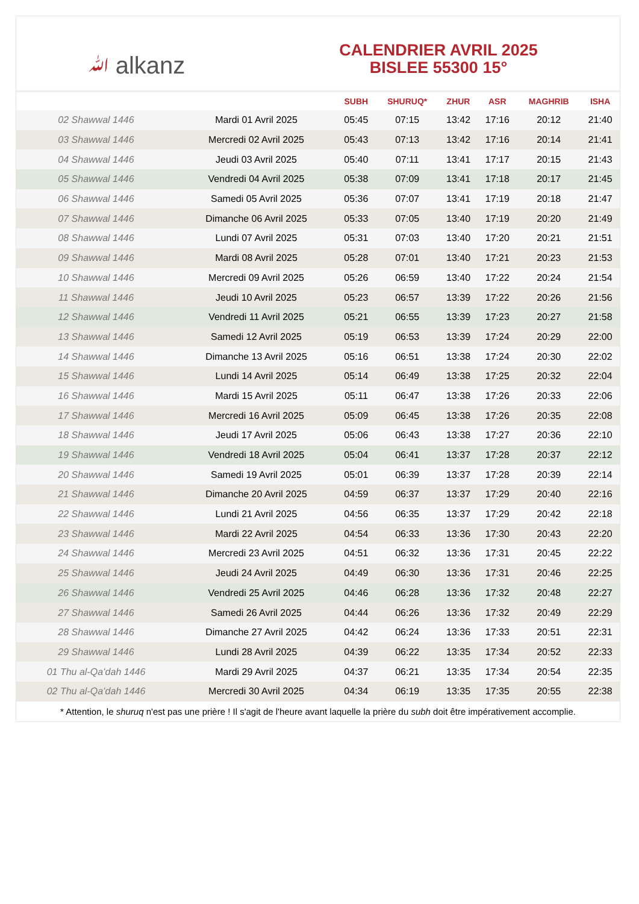ﷲ alkanz
CALENDRIER AVRIL 2025
BISLEE 55300 15°
| | | SUBH | SHURUQ* | ZHUR | ASR | MAGHRIB | ISHA |
| --- | --- | --- | --- | --- | --- | --- | --- |
| 02 Shawwal 1446 | Mardi 01 Avril 2025 | 05:45 | 07:15 | 13:42 | 17:16 | 20:12 | 21:40 |
| 03 Shawwal 1446 | Mercredi 02 Avril 2025 | 05:43 | 07:13 | 13:42 | 17:16 | 20:14 | 21:41 |
| 04 Shawwal 1446 | Jeudi 03 Avril 2025 | 05:40 | 07:11 | 13:41 | 17:17 | 20:15 | 21:43 |
| 05 Shawwal 1446 | Vendredi 04 Avril 2025 | 05:38 | 07:09 | 13:41 | 17:18 | 20:17 | 21:45 |
| 06 Shawwal 1446 | Samedi 05 Avril 2025 | 05:36 | 07:07 | 13:41 | 17:19 | 20:18 | 21:47 |
| 07 Shawwal 1446 | Dimanche 06 Avril 2025 | 05:33 | 07:05 | 13:40 | 17:19 | 20:20 | 21:49 |
| 08 Shawwal 1446 | Lundi 07 Avril 2025 | 05:31 | 07:03 | 13:40 | 17:20 | 20:21 | 21:51 |
| 09 Shawwal 1446 | Mardi 08 Avril 2025 | 05:28 | 07:01 | 13:40 | 17:21 | 20:23 | 21:53 |
| 10 Shawwal 1446 | Mercredi 09 Avril 2025 | 05:26 | 06:59 | 13:40 | 17:22 | 20:24 | 21:54 |
| 11 Shawwal 1446 | Jeudi 10 Avril 2025 | 05:23 | 06:57 | 13:39 | 17:22 | 20:26 | 21:56 |
| 12 Shawwal 1446 | Vendredi 11 Avril 2025 | 05:21 | 06:55 | 13:39 | 17:23 | 20:27 | 21:58 |
| 13 Shawwal 1446 | Samedi 12 Avril 2025 | 05:19 | 06:53 | 13:39 | 17:24 | 20:29 | 22:00 |
| 14 Shawwal 1446 | Dimanche 13 Avril 2025 | 05:16 | 06:51 | 13:38 | 17:24 | 20:30 | 22:02 |
| 15 Shawwal 1446 | Lundi 14 Avril 2025 | 05:14 | 06:49 | 13:38 | 17:25 | 20:32 | 22:04 |
| 16 Shawwal 1446 | Mardi 15 Avril 2025 | 05:11 | 06:47 | 13:38 | 17:26 | 20:33 | 22:06 |
| 17 Shawwal 1446 | Mercredi 16 Avril 2025 | 05:09 | 06:45 | 13:38 | 17:26 | 20:35 | 22:08 |
| 18 Shawwal 1446 | Jeudi 17 Avril 2025 | 05:06 | 06:43 | 13:38 | 17:27 | 20:36 | 22:10 |
| 19 Shawwal 1446 | Vendredi 18 Avril 2025 | 05:04 | 06:41 | 13:37 | 17:28 | 20:37 | 22:12 |
| 20 Shawwal 1446 | Samedi 19 Avril 2025 | 05:01 | 06:39 | 13:37 | 17:28 | 20:39 | 22:14 |
| 21 Shawwal 1446 | Dimanche 20 Avril 2025 | 04:59 | 06:37 | 13:37 | 17:29 | 20:40 | 22:16 |
| 22 Shawwal 1446 | Lundi 21 Avril 2025 | 04:56 | 06:35 | 13:37 | 17:29 | 20:42 | 22:18 |
| 23 Shawwal 1446 | Mardi 22 Avril 2025 | 04:54 | 06:33 | 13:36 | 17:30 | 20:43 | 22:20 |
| 24 Shawwal 1446 | Mercredi 23 Avril 2025 | 04:51 | 06:32 | 13:36 | 17:31 | 20:45 | 22:22 |
| 25 Shawwal 1446 | Jeudi 24 Avril 2025 | 04:49 | 06:30 | 13:36 | 17:31 | 20:46 | 22:25 |
| 26 Shawwal 1446 | Vendredi 25 Avril 2025 | 04:46 | 06:28 | 13:36 | 17:32 | 20:48 | 22:27 |
| 27 Shawwal 1446 | Samedi 26 Avril 2025 | 04:44 | 06:26 | 13:36 | 17:32 | 20:49 | 22:29 |
| 28 Shawwal 1446 | Dimanche 27 Avril 2025 | 04:42 | 06:24 | 13:36 | 17:33 | 20:51 | 22:31 |
| 29 Shawwal 1446 | Lundi 28 Avril 2025 | 04:39 | 06:22 | 13:35 | 17:34 | 20:52 | 22:33 |
| 01 Thu al-Qaʻdah 1446 | Mardi 29 Avril 2025 | 04:37 | 06:21 | 13:35 | 17:34 | 20:54 | 22:35 |
| 02 Thu al-Qaʻdah 1446 | Mercredi 30 Avril 2025 | 04:34 | 06:19 | 13:35 | 17:35 | 20:55 | 22:38 |
* Attention, le shuruq n'est pas une prière ! Il s'agit de l'heure avant laquelle la prière du subh doit être impérativement accomplie.